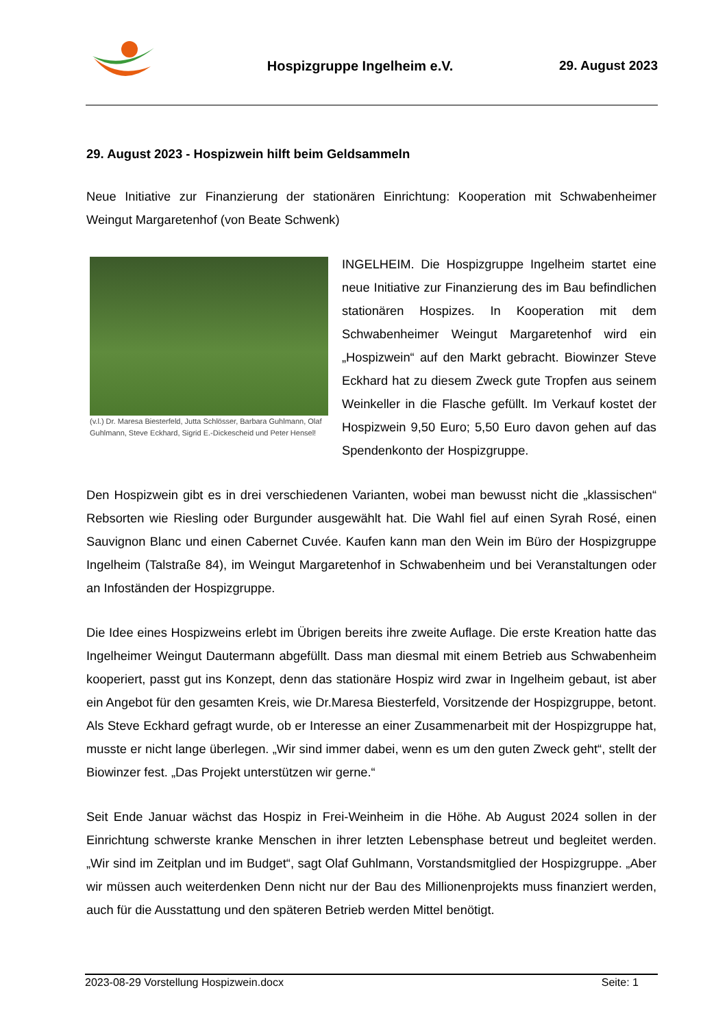Hospizgruppe Ingelheim e.V. 29. August 2023
29. August 2023 - Hospizwein hilft beim Geldsammeln
Neue Initiative zur Finanzierung der stationären Einrichtung: Kooperation mit Schwabenheimer Weingut Margaretenhof (von Beate Schwenk)
(v.l.) Dr. Maresa Biesterfeld, Jutta Schlösser, Barbara Guhlmann, Olaf Guhlmann, Steve Eckhard, Sigrid E.-Dickescheid und Peter Hensel!
INGELHEIM. Die Hospizgruppe Ingelheim startet eine neue Initiative zur Finanzierung des im Bau befindlichen stationären Hospizes. In Kooperation mit dem Schwabenheimer Weingut Margaretenhof wird ein „Hospizwein“ auf den Markt gebracht. Biowinzer Steve Eckhard hat zu diesem Zweck gute Tropfen aus seinem Weinkeller in die Flasche gefüllt. Im Verkauf kostet der Hospizwein 9,50 Euro; 5,50 Euro davon gehen auf das Spendenkonto der Hospizgruppe.
Den Hospizwein gibt es in drei verschiedenen Varianten, wobei man bewusst nicht die „klassischen“ Rebsorten wie Riesling oder Burgunder ausgewählt hat. Die Wahl fiel auf einen Syrah Rosé, einen Sauvignon Blanc und einen Cabernet Cuvée. Kaufen kann man den Wein im Büro der Hospizgruppe Ingelheim (Talstraße 84), im Weingut Margaretenhof in Schwabenheim und bei Veranstaltungen oder an Infoständen der Hospizgruppe.
Die Idee eines Hospizweins erlebt im Übrigen bereits ihre zweite Auflage. Die erste Kreation hatte das Ingelheimer Weingut Dautermann abgefüllt. Dass man diesmal mit einem Betrieb aus Schwabenheim kooperiert, passt gut ins Konzept, denn das stationäre Hospiz wird zwar in Ingelheim gebaut, ist aber ein Angebot für den gesamten Kreis, wie Dr.Maresa Biesterfeld, Vorsitzende der Hospizgruppe, betont. Als Steve Eckhard gefragt wurde, ob er Interesse an einer Zusammenarbeit mit der Hospizgruppe hat, musste er nicht lange überlegen. „Wir sind immer dabei, wenn es um den guten Zweck geht“, stellt der Biowinzer fest. „Das Projekt unterstützen wir gerne.“
Seit Ende Januar wächst das Hospiz in Frei-Weinheim in die Höhe. Ab August 2024 sollen in der Einrichtung schwerste kranke Menschen in ihrer letzten Lebensphase betreut und begleitet werden. „Wir sind im Zeitplan und im Budget“, sagt Olaf Guhlmann, Vorstandsmitglied der Hospizgruppe. „Aber wir müssen auch weiterdenken Denn nicht nur der Bau des Millionenprojekts muss finanziert werden, auch für die Ausstattung und den späteren Betrieb werden Mittel benötigt.
2023-08-29 Vorstellung Hospizwein.docx Seite: 1